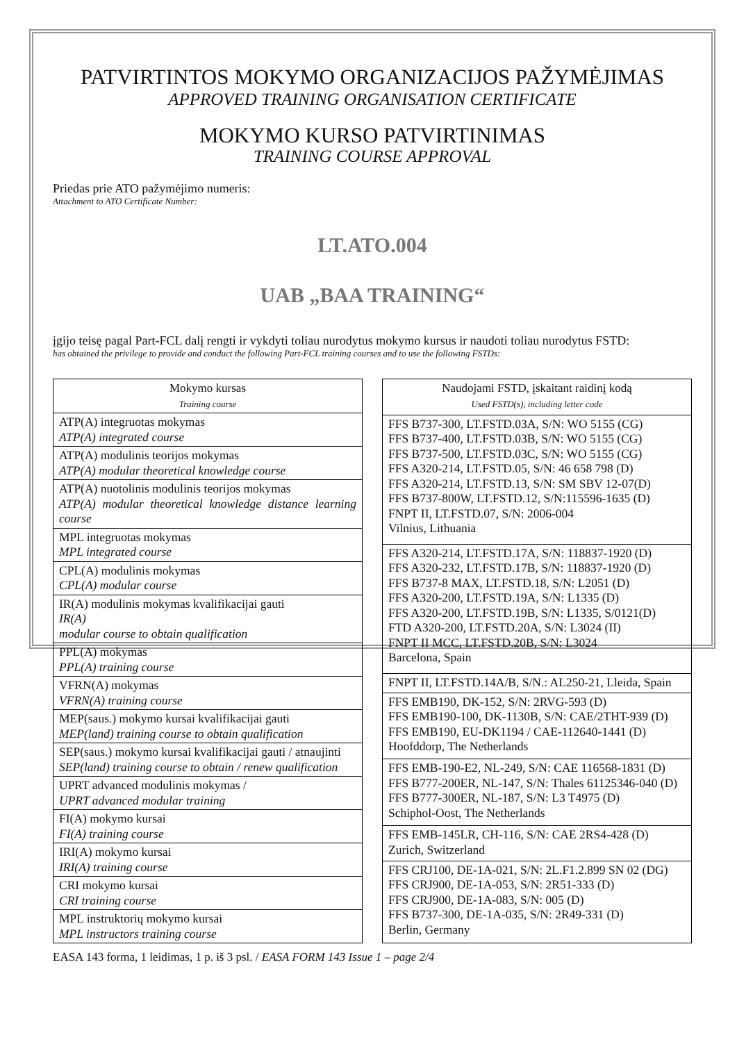PATVIRTINTOS MOKYMO ORGANIZACIJOS PAŽYMĖJIMAS
APPROVED TRAINING ORGANISATION CERTIFICATE
MOKYMO KURSO PATVIRTINIMAS
TRAINING COURSE APPROVAL
Priedas prie ATO pažymėjimo numeris:
Attachment to ATO Certificate Number:
LT.ATO.004
UAB „BAA TRAINING“
įgijo teisę pagal Part-FCL dalį rengti ir vykdyti toliau nurodytus mokymo kursus ir naudoti toliau nurodytus FSTD:
has obtained the privilege to provide and conduct the following Part-FCL training courses and to use the following FSTDs:
| Mokymo kursas Training course |
| --- |
| ATP(A) integruotas mokymas ATP(A) integrated course |
| ATP(A) modulinis teorijos mokymas ATP(A) modular theoretical knowledge course |
| ATP(A) nuotolinis modulinis teorijos mokymas ATP(A) modular theoretical knowledge distance learning course |
| MPL integruotas mokymas MPL integrated course |
| CPL(A) modulinis mokymas CPL(A) modular course |
| IR(A) modulinis mokymas kvalifikacijai gauti IR(A) modular course to obtain qualification |
| PPL(A) mokymas PPL(A) training course |
| VFRN(A) mokymas VFRN(A) training course |
| MEP(saus.) mokymo kursai kvalifikacijai gauti MEP(land) training course to obtain qualification |
| SEP(saus.) mokymo kursai kvalifikacijai gauti / atnaujinti SEP(land) training course to obtain / renew qualification |
| UPRT advanced modulinis mokymas / UPRT advanced modular training |
| FI(A) mokymo kursai FI(A) training course |
| IRI(A) mokymo kursai IRI(A) training course |
| CRI mokymo kursai CRI training course |
| MPL instruktorių mokymo kursai MPL instructors training course |
| Naudojami FSTD, įskaitant raidinį kodą Used FSTD(s), including letter code |
| --- |
| FFS B737-300, LT.FSTD.03A, S/N: WO 5155 (CG) FFS B737-400, LT.FSTD.03B, S/N: WO 5155 (CG) FFS B737-500, LT.FSTD.03C, S/N: WO 5155 (CG) FFS A320-214, LT.FSTD.05, S/N: 46 658 798 (D) FFS A320-214, LT.FSTD.13, S/N: SM SBV 12-07(D) FFS B737-800W, LT.FSTD.12, S/N:115596-1635 (D) FNPT II, LT.FSTD.07, S/N: 2006-004 Vilnius, Lithuania |
| FFS A320-214, LT.FSTD.17A, S/N: 118837-1920 (D) FFS A320-232, LT.FSTD.17B, S/N: 118837-1920 (D) FFS B737-8 MAX, LT.FSTD.18, S/N: L2051 (D) FFS A320-200, LT.FSTD.19A, S/N: L1335 (D) FFS A320-200, LT.FSTD.19B, S/N: L1335, S/0121(D) FTD A320-200, LT.FSTD.20A, S/N: L3024 (II) FNPT II MCC, LT.FSTD.20B, S/N: L3024 Barcelona, Spain |
| FNPT II, LT.FSTD.14A/B, S/N.: AL250-21, Lleida, Spain |
| FFS EMB190, DK-152, S/N: 2RVG-593 (D) FFS EMB190-100, DK-1130B, S/N: CAE/2THT-939 (D) FFS EMB190, EU-DK1194 / CAE-112640-1441 (D) Hoofddorp, The Netherlands |
| FFS EMB-190-E2, NL-249, S/N: CAE 116568-1831 (D) FFS B777-200ER, NL-147, S/N: Thales 61125346-040 (D) FFS B777-300ER, NL-187, S/N: L3 T4975 (D) Schiphol-Oost, The Netherlands |
| FFS EMB-145LR, CH-116, S/N: CAE 2RS4-428 (D) Zurich, Switzerland |
| FFS CRJ100, DE-1A-021, S/N: 2L.F1.2.899 SN 02 (DG) FFS CRJ900, DE-1A-053, S/N: 2R51-333 (D) FFS CRJ900, DE-1A-083, S/N: 005 (D) FFS B737-300, DE-1A-035, S/N: 2R49-331 (D) Berlin, Germany |
EASA 143 forma, 1 leidimas, 1 p. iš 3 psl. / EASA FORM 143 Issue 1 – page 2/4